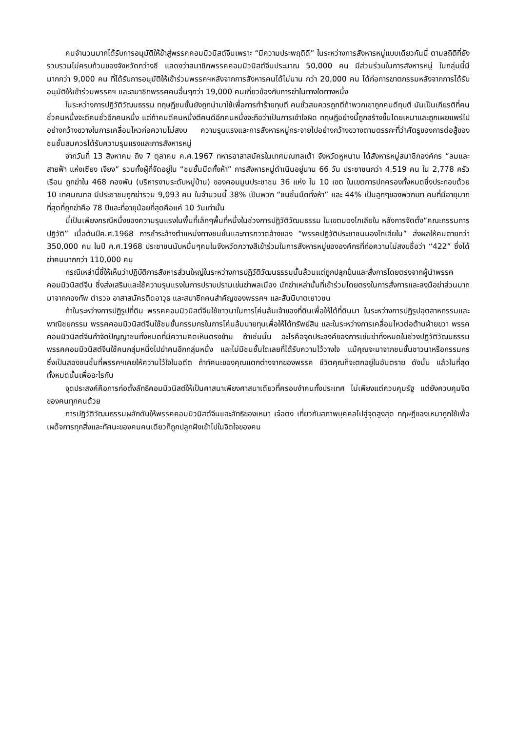คนจำนวนมากได้รับการอนุมัติให้ข้าสู่พรรคคอมมิวนิสต์จีนเพราะ “มีความประพฤติดี” ในระหว่างการสังหารหมู่แบบเดียวกันนี้ ตามสถิติที่ยังรวบรวมไม่ครบถ้วนของจังหวัดกว่างซี แสดงว่าสมาชิกพรรคคอมมิวนิสต์จีนประมาณ 50,000 คน มีส่วนร่วมในการสังหารหมู่ ในกลุ่มนี้มีมากกว่า 9,000 คน ที่ได้รับการอนุมัติให้เข้าร่วมพรรคฯหลังจากการสังหารคนได้ไม่นาน กว่า 20,000 คน ได้ก่อการฆาตกรรมหลังจากการได้รับอนุมัติให้เข้าร่วมพรรคฯ และสมาชิกพรรคคนอื่นๆกว่า 19,000 คนเกี่ยวข้องกับการฆ่าในทางใดทางหนึ่ง
ในระหว่างการปฏิวัติวัฒนธรรม ทฤษฎีชนชั้นยังถูกนำมาใช้เพื่อการทำร้ายทุบตี คนชั่วสมควรถูกตีถ้าพวกเขาถูกคนดีทุบตี มันเป็นเกียรติที่คนชั่วคนหนึ่งจะตีคนชั่วอีกคนหนึ่ง แต่ถ้าคนดีคนหนึ่งตีคนดีอีกคนหนึ่งจะถือว่าเป็นการเข้าใจผิด ทฤษฎีอย่างนี้ถูกสร้างขึ้นโดยเหมาและถูกเผยแพร่ไปอย่างกว้างขวางในการเคลื่อนไหวก่อความไม่สงบ ความรุนแรงและการสังหารหมู่กระจายไปอย่างกว้างขวางตามตรรกะที่ว่าศัตรูของการต่อสู้ของชนชั้นสมควรได้รับความรุนแรงและการสังหารหมู่
จากวันที่ 13 สิงหาคม ถึง 7 ตุลาคม ค.ศ.1967 ทหารอาสาสมัครในเทศมณฑลเต้า จังหวัดหูหนาน ได้สังหารหมู่สมาชิกองค์กร “ลมและสายฟ้า แห่งเซียง เจียง” รวมทั้งผู้ที่จัดอยู่ใน “ชนชั้นมืดทั้งห้า” การสังหารหมู่ดำเนินอยู่นาน 66 วัน ประชาชนกว่า 4,519 คน ใน 2,778 ครัวเรือน ถูกฆ่าใน 468 กองพัน (บริหารงานระดับหมู่บ้าน) ของคอมมูนประชาชน 36 แห่ง ใน 10 เขต ในเขตการปกครองทั้งหมดซึ่งประกอบด้วย 10 เทศมณฑล มีประชาชนถูกฆ่ารวม 9,093 คน ในจำนวนนี้ 38% เป็นพวก “ชนชั้นมืดทั้งห้า” และ 44% เป็นลูกๆของพวกเขา คนที่มีอายุมากที่สุดที่ถูกฆ่าคือ 78 ปีและที่อายุน้อยที่สุดคือแค่ 10 วันเท่านั้น
นี่เป็นเพียงกรณีหนึ่งของความรุนแรงในพื้นที่เล็กๆพื้นที่หนึ่งในช่วงการปฏิวัติวัฒนธรรม ในเขตมองโกเลียใน หลังการจัดตั้ง“คณะกรรมการปฏิวัติ” เมื่อต้นปีค.ศ.1968 การชำระล้างตำแหน่งทางชนชั้นและการกวาดล้างของ “พรรคปฏิวัติประชาชนมองโกเลียใน” ส่งผลให้คนตายกว่า 350,000 คน ในปี ค.ศ.1968 ประชาชนนับหมื่นๆคนในจังหวัดกวางสีเข้าร่วมในการสังหารหมู่ขององค์กรที่ก่อความไม่สงบชื่อว่า “422” ซึ่งได้ฆ่าคนมากกว่า 110,000 คน
กรณีเหล่านี้ชี้ให้เห็นว่าปฏิบัติการสังหารส่วนใหญ่ในระหว่างการปฏิวัติวัฒนธรรมนั้นล้วนแต่ถูกปลุกปั่นและสั่งการโดยตรงจากผู้นำพรรคคอมมิวนิสต์จีน ซึ่งส่งเสริมและใช้ความรุนแรงในการปราบปรามเข่นฆ่าพลเมือง นักฆ่าเหล่านั้นที่เข้าร่วมโดยตรงในการสั่งการและลงมือฆ่าส่วนมากมาจากกองทัพ ตำรวจ อาสาสมัครติดอาวุธ และสมาชิกคนสำคัญของพรรคฯ และสันนิบาตเยาวชน
ถ้าในระหว่างการปฏิรูปที่ดิน พรรคคอมมิวนิสต์จีนใช้ชาวนาในการโค่นล้มเจ้าของที่ดินเพื่อให้ได้ที่ดินมา ในระหว่างการปฏิรูปอุตสาหกรรมและพาณิชยกรรม พรรคคอมมิวนิสต์จีนใช้ชนชั้นกรรมกรในการโค่นล้มนายทุนเพื่อให้ได้ทรัพย์สิน และในระหว่างการเคลื่อนไหวต่อต้านฝ่ายขวา พรรคคอมมิวนิสต์จีนกำจัดปัญญาชนทั้งหมดที่มีความคิดเห็นตรงข้าม ถ้าเช่นนั้น อะไรคือจุดประสงค์ของการเข่นฆ่าทั้งหมดในช่วงปฏิวัติวัฒนธรรม พรรคคอมมิวนิสต์จีนใช้คนกลุ่มหนึ่งไปฆ่าคนอีกกลุ่มหนึ่ง และไม่มีชนชั้นใดเลยที่ได้รับความไว้วางใจ แม้คุณจะมาจากชนชั้นชาวนาหรือกรรมกร ซึ่งเป็นสองชนชั้นที่พรรคฯเคยให้ความไว้ใจในอดีต ถ้าทัศนะของคุณแตกต่างจากของพรรค ชีวิตคุณก็จะตกอยู่ในอันตราย ดังนั้น แล้วในที่สุด ทั้งหมดนั้นเพื่ออะไรกัน
จุดประสงค์คือการก่อตั้งลัทธิคอมมิวนิสต์ให้เป็นศาสนาเพียงศาสนาเดียวที่ครอบงำคนทั้งประเทศ ไม่เพียงแต่ควบคุมรัฐ แต่ยังควบคุมจิตของคนทุกคนด้วย
การปฏิวัติวัฒนธรรมผลักดันให้พรรคคอมมิวนิสต์จีนและลัทธิของเหมา เจ๋อตง เกี่ยวกับสภาพบุคคลไปสู่จุดสูงสุด ทฤษฎีของเหมาถูกใช้เพื่อเผด็จการทุกสิ่งและทัศนะของคนคนเดียวก็ถูกปลูกฝังเข้าไปในจิตใจของคน